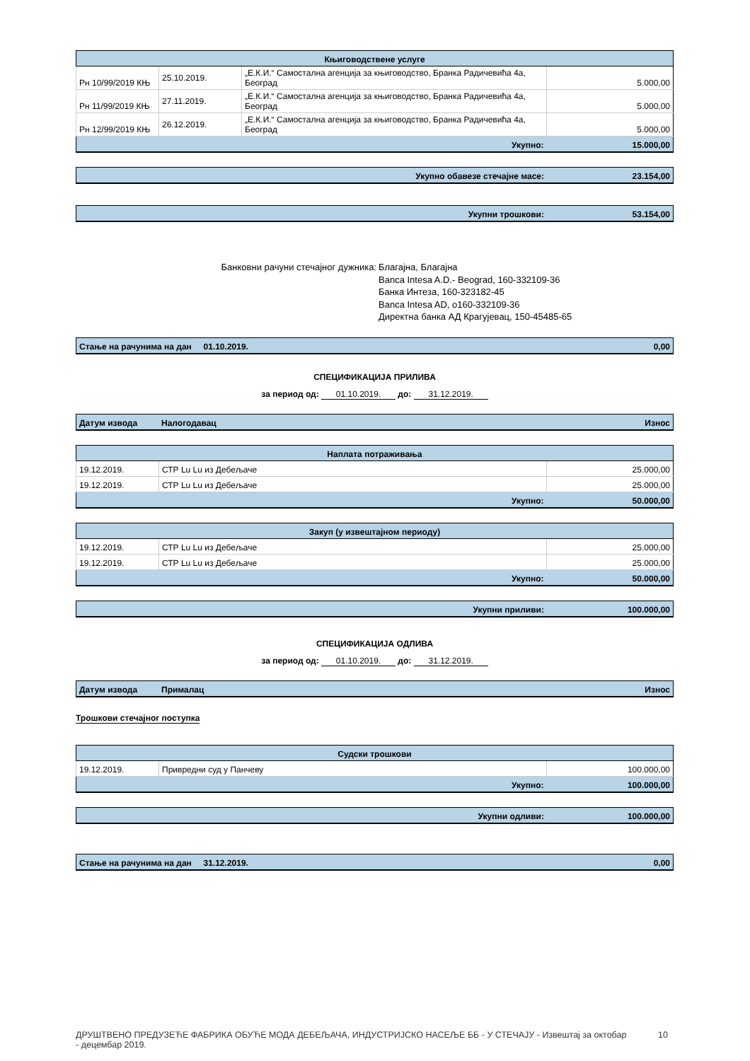| Књиговодствене услуге | | | |
| Рн 10/99/2019 КЊ | 25.10.2019. | „Е.К.И.“ Самостална агенција за књиговодство, Бранка Радичевића 4а, Београд | 5.000,00 |
| Рн 11/99/2019 КЊ | 27.11.2019. | „Е.К.И.“ Самостална агенција за књиговодство, Бранка Радичевића 4а, Београд | 5.000,00 |
| Рн 12/99/2019 КЊ | 26.12.2019. | „Е.К.И.“ Самостална агенција за књиговодство, Бранка Радичевића 4а, Београд | 5.000,00 |
| Укупно: | | | 15.000,00 |
| Укупно обавезе стечајне масе: | 23.154,00 |
| Укупни трошкови: | 53.154,00 |
Банковни рачуни стечајног дужника: Благајна, Благајна
Banca Intesa A.D.- Beograd, 160-332109-36
Банка Интеза, 160-323182-45
Banca Intesa AD, о160-332109-36
Директна банка АД Крагујевац, 150-45485-65
| Стање на рачунима на дан 01.10.2019. | 0,00 |
СПЕЦИФИКАЦИЈА ПРИЛИВА
за период од: 01.10.2019. до: 31.12.2019.
| Датум извода | Налогодавац | Износ |
| Наплата потраживања | | |
| 19.12.2019. | СТР Lu Lu из Дебељаче | 25.000,00 |
| 19.12.2019. | СТР Lu Lu из Дебељаче | 25.000,00 |
| Укупно: | | 50.000,00 |
| Закуп (у извештајном периоду) | | |
| 19.12.2019. | СТР Lu Lu из Дебељаче | 25.000,00 |
| 19.12.2019. | СТР Lu Lu из Дебељаче | 25.000,00 |
| Укупно: | | 50.000,00 |
| Укупни приливи: | 100.000,00 |
СПЕЦИФИКАЦИЈА ОДЛИВА
за период од: 01.10.2019. до: 31.12.2019.
| Датум извода | Прималац | Износ |
Трошкови стечајног поступка
| Судски трошкови | | |
| 19.12.2019. | Привредни суд у Панчеву | 100.000,00 |
| Укупно: | | 100.000,00 |
| Укупни одливи: | 100.000,00 |
| Стање на рачунима на дан 31.12.2019. | 0,00 |
ДРУШТВЕНО ПРЕДУЗЕЋЕ ФАБРИКА ОБУЋЕ МОДА ДЕБЕЉАЧА, ИНДУСТРИЈСКО НАСЕЉЕ ББ - У СТЕЧАЈУ - Извештај за октобар - децембар 2019.
10